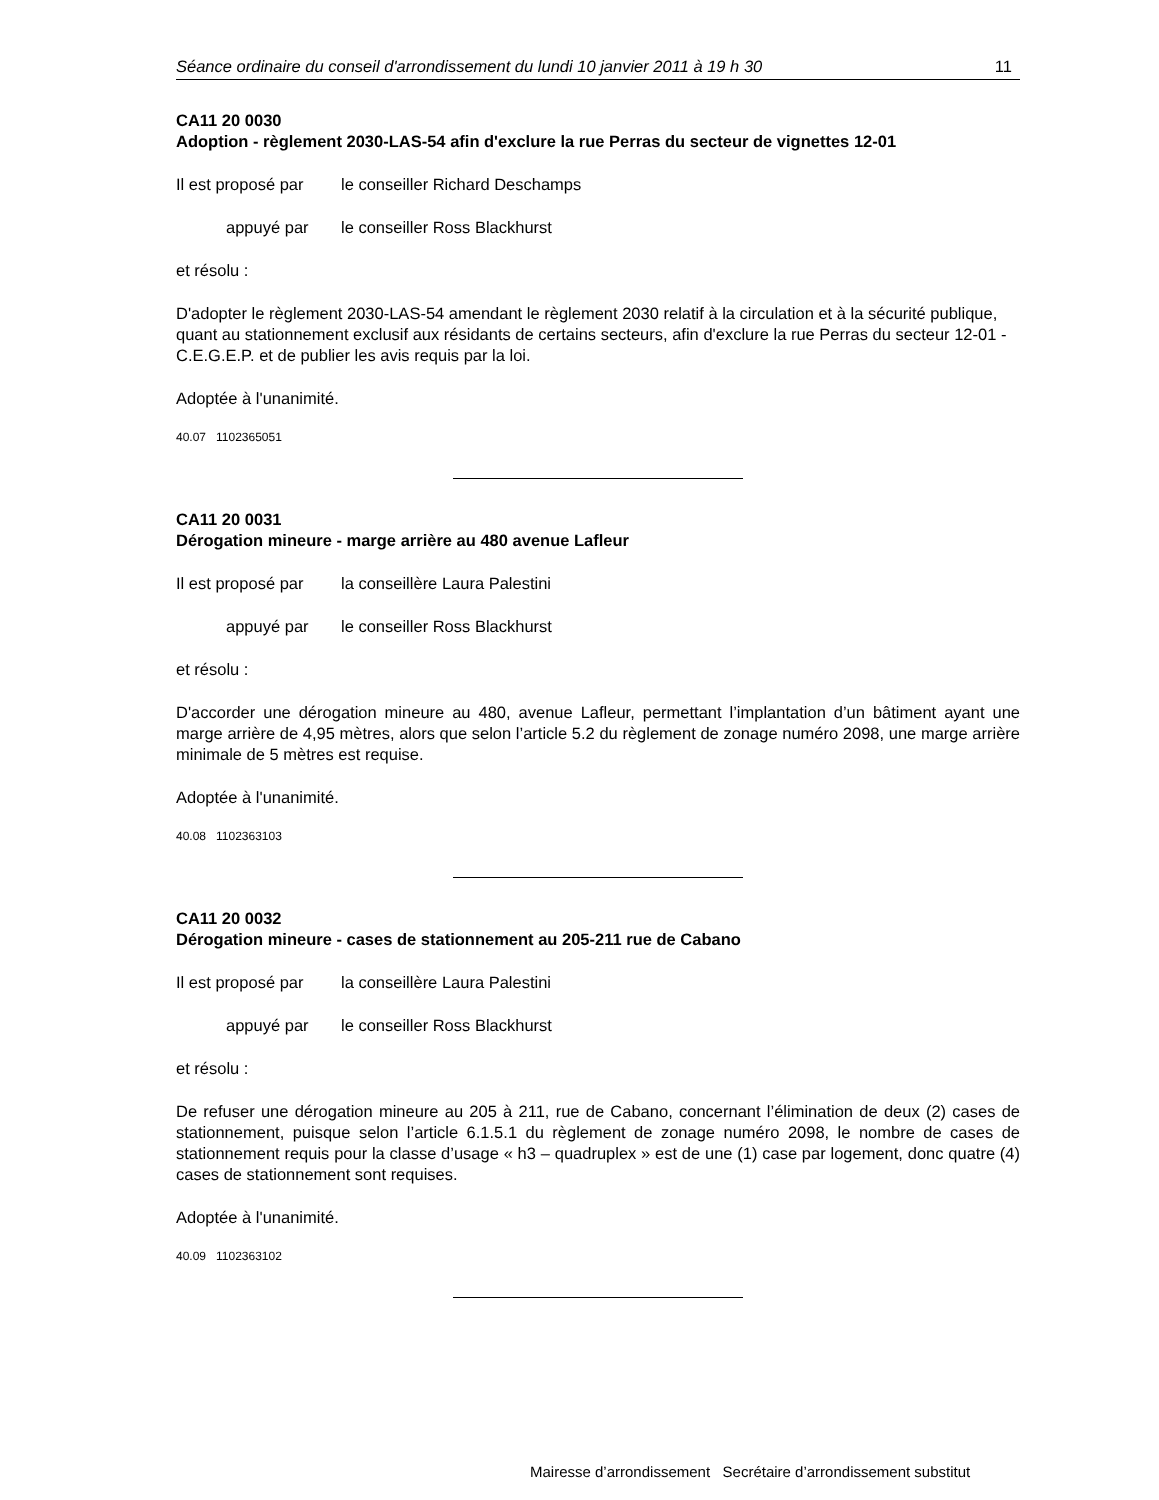Séance ordinaire du conseil d'arrondissement du lundi 10 janvier 2011 à 19 h 30 11
CA11 20 0030
Adoption - règlement 2030-LAS-54 afin d'exclure la rue Perras du secteur de vignettes 12-01
Il est proposé par le conseiller Richard Deschamps
appuyé par le conseiller Ross Blackhurst
et résolu :
D'adopter le règlement 2030-LAS-54 amendant le règlement 2030 relatif à la circulation et à la sécurité publique, quant au stationnement exclusif aux résidants de certains secteurs, afin d'exclure la rue Perras du secteur 12-01 - C.E.G.E.P. et de publier les avis requis par la loi.
Adoptée à l'unanimité.
40.07 1102365051
CA11 20 0031
Dérogation mineure - marge arrière au 480 avenue Lafleur
Il est proposé par la conseillère Laura Palestini
appuyé par le conseiller Ross Blackhurst
et résolu :
D'accorder une dérogation mineure au 480, avenue Lafleur, permettant l’implantation d’un bâtiment ayant une marge arrière de 4,95 mètres, alors que selon l’article 5.2 du règlement de zonage numéro 2098, une marge arrière minimale de 5 mètres est requise.
Adoptée à l'unanimité.
40.08 1102363103
CA11 20 0032
Dérogation mineure - cases de stationnement au 205-211 rue de Cabano
Il est proposé par la conseillère Laura Palestini
appuyé par le conseiller Ross Blackhurst
et résolu :
De refuser une dérogation mineure au 205 à 211, rue de Cabano, concernant l’élimination de deux (2) cases de stationnement, puisque selon l’article 6.1.5.1 du règlement de zonage numéro 2098, le nombre de cases de stationnement requis pour la classe d’usage « h3 – quadruplex » est de une (1) case par logement, donc quatre (4) cases de stationnement sont requises.
Adoptée à l'unanimité.
40.09 1102363102
Mairesse d’arrondissement Secrétaire d’arrondissement substitut